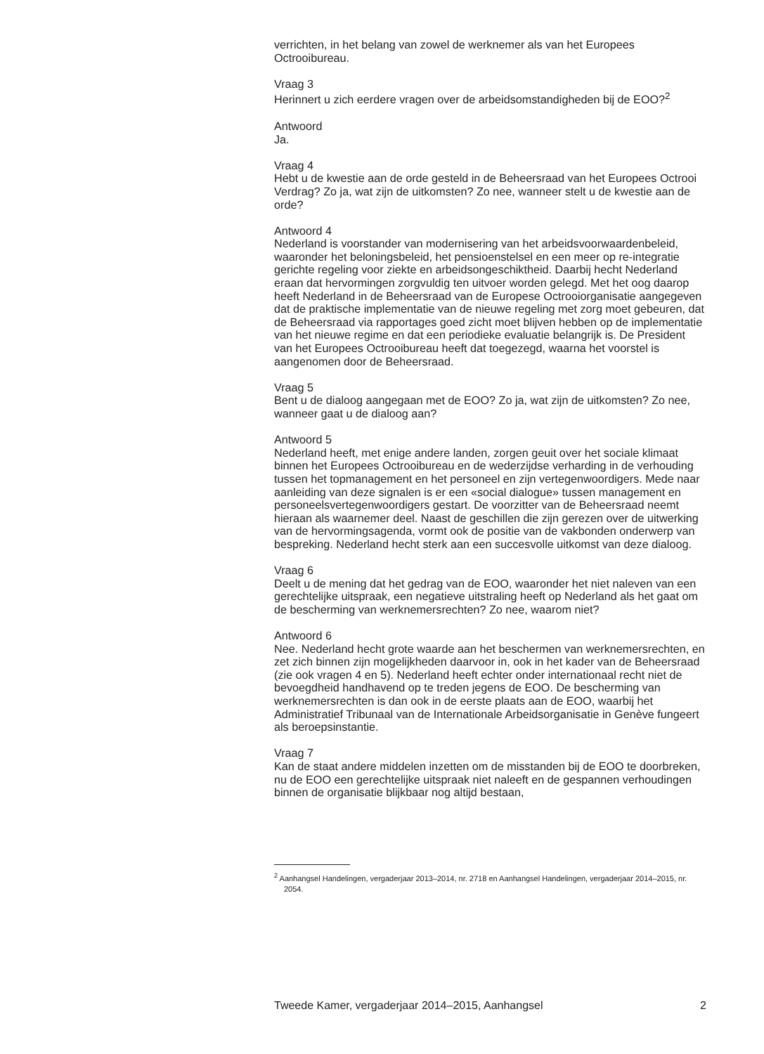verrichten, in het belang van zowel de werknemer als van het Europees Octrooibureau.
Vraag 3
Herinnert u zich eerdere vragen over de arbeidsomstandigheden bij de EOO?<sup>2</sup>
Antwoord
Ja.
Vraag 4
Hebt u de kwestie aan de orde gesteld in de Beheersraad van het Europees Octrooi Verdrag? Zo ja, wat zijn de uitkomsten? Zo nee, wanneer stelt u de kwestie aan de orde?
Antwoord 4
Nederland is voorstander van modernisering van het arbeidsvoorwaardenbeleid, waaronder het beloningsbeleid, het pensioenstelsel en een meer op re-integratie gerichte regeling voor ziekte en arbeidsongeschiktheid. Daarbij hecht Nederland eraan dat hervormingen zorgvuldig ten uitvoer worden gelegd. Met het oog daarop heeft Nederland in de Beheersraad van de Europese Octrooiorganisatie aangegeven dat de praktische implementatie van de nieuwe regeling met zorg moet gebeuren, dat de Beheersraad via rapportages goed zicht moet blijven hebben op de implementatie van het nieuwe regime en dat een periodieke evaluatie belangrijk is. De President van het Europees Octrooibureau heeft dat toegezegd, waarna het voorstel is aangenomen door de Beheersraad.
Vraag 5
Bent u de dialoog aangegaan met de EOO? Zo ja, wat zijn de uitkomsten? Zo nee, wanneer gaat u de dialoog aan?
Antwoord 5
Nederland heeft, met enige andere landen, zorgen geuit over het sociale klimaat binnen het Europees Octrooibureau en de wederzijdse verharding in de verhouding tussen het topmanagement en het personeel en zijn vertegenwoordigers. Mede naar aanleiding van deze signalen is er een «social dialogue» tussen management en personeelsvertegenwoordigers gestart. De voorzitter van de Beheersraad neemt hieraan als waarnemer deel. Naast de geschillen die zijn gerezen over de uitwerking van de hervormingsagenda, vormt ook de positie van de vakbonden onderwerp van bespreking. Nederland hecht sterk aan een succesvolle uitkomst van deze dialoog.
Vraag 6
Deelt u de mening dat het gedrag van de EOO, waaronder het niet naleven van een gerechtelijke uitspraak, een negatieve uitstraling heeft op Nederland als het gaat om de bescherming van werknemersrechten? Zo nee, waarom niet?
Antwoord 6
Nee. Nederland hecht grote waarde aan het beschermen van werknemersrechten, en zet zich binnen zijn mogelijkheden daarvoor in, ook in het kader van de Beheersraad (zie ook vragen 4 en 5). Nederland heeft echter onder internationaal recht niet de bevoegdheid handhavend op te treden jegens de EOO. De bescherming van werknemersrechten is dan ook in de eerste plaats aan de EOO, waarbij het Administratief Tribunaal van de Internationale Arbeidsorganisatie in Genève fungeert als beroepsinstantie.
Vraag 7
Kan de staat andere middelen inzetten om de misstanden bij de EOO te doorbreken, nu de EOO een gerechtelijke uitspraak niet naleeft en de gespannen verhoudingen binnen de organisatie blijkbaar nog altijd bestaan,
<sup>2</sup> Aanhangsel Handelingen, vergaderjaar 2013–2014, nr. 2718 en Aanhangsel Handelingen, vergaderjaar 2014–2015, nr. 2054.
Tweede Kamer, vergaderjaar 2014–2015, Aanhangsel 2